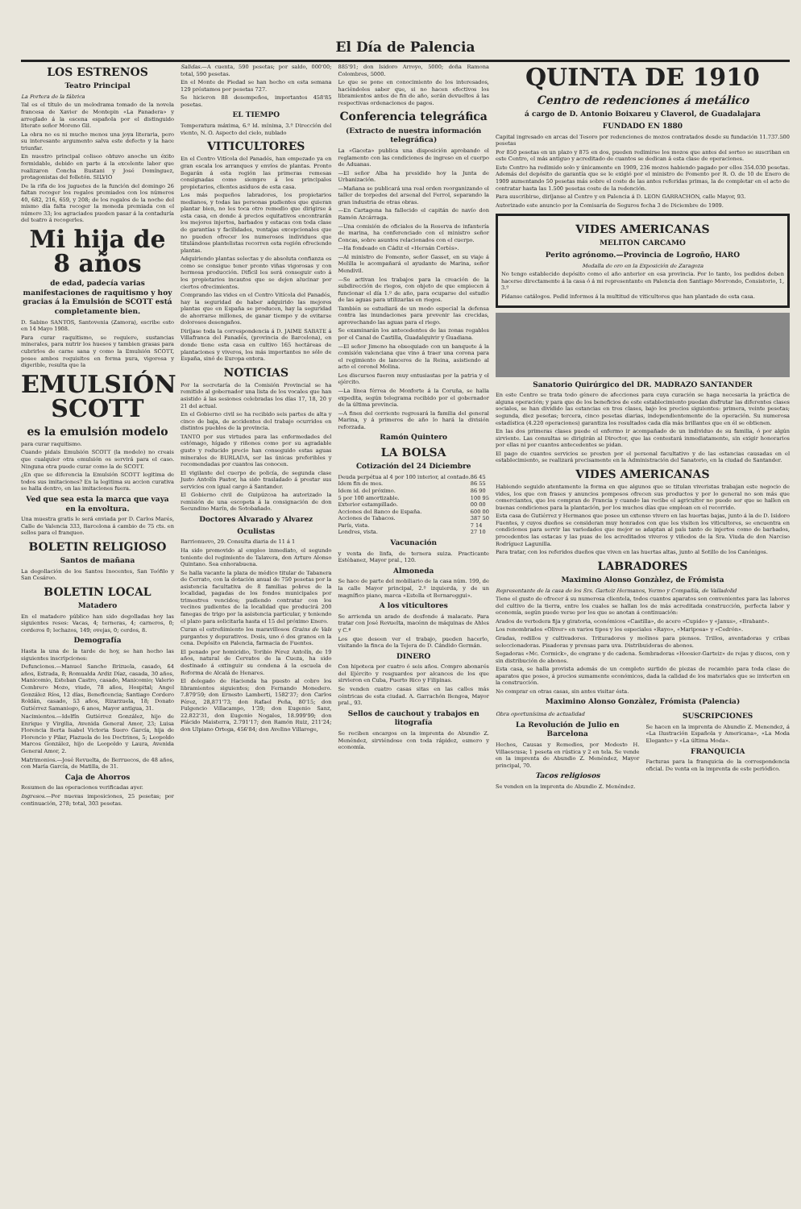El Día de Palencia
LOS ESTRENOS
Teatro Principal
La Portera de la fábrica
Tal es el título de un melodrama tomado de la novela francesa de Xavier de Montepin «La Panadera» y arreglado á la escena española por el distinguido literato señor Moreno Gil.
La obra no es ni mucho menos una joya literaria, pero su interesante argumento salva este defecto y la hace triunfar.
En nuestro principal coliseo obtuvo anoche un éxito formidable, debido en parte á la excelente labor que realizaron Concha Bustani y José Domínguez, protagonistas del folletón. SILVIO
De la rifa de los juguetes de la función del domingo 26 faltan recoger los regalos premiados con los números 40, 682, 216, 659, y 208; de los regalos de la noche del mismo día falta recoger la moneda premiada con el número 33; los agraciados pueden pasar á la contaduría del teatro á recogerles.
Mi hija de 8 años
de edad, padecía varias manifestaciones de raquitismo y hoy gracias á la Emulsión de SCOTT está completamente bien.
D. Sabino SANTOS, Santovenia (Zamora), escribe esto en 14 Mayo 1908.
Para curar raquitismo, se requiere, sustancias minerales, para nutrir los huesos y tambien grasas para cubrirlos de carne sana y como la Emulsión SCOTT, posee ambos requisitos en forma pura, vigorosa y digerible, resulta que la
EMULSIÓN SCOTT
es la emulsión modelo
para curar raquitismo.
Cuando pidais Emulsión SCOTT (la modelo) no creais que cualquier otra emulsión os servirá para el caso. Ninguna otra puede curar como la de SCOTT.
¿En que se diferencia la Emulsión SCOTT legitima de todos sus imitaciones? En la legitima su accion curativa se halla dentro, en las imitaciones fuera.
Ved que sea esta la marca que vaya en la envoltura.
Una muestra gratis le será enviada por D. Carlos Marés, Calle de Valencia 333, Barcelona á cambio de 75 cts. en sellos para el franqueo.
BOLETIN RELIGIOSO
Santos de mañana
La degollación de los Santos Inocentes, San Teófilo y San Cesáreo.
BOLETIN LOCAL
Matadero
En el matadero público han sido degolladas hoy las siguientes reses: Vacas, 4; terneras, 4; carneros, 0; corderos 0; lechazos, 149; ovejas, 0; cerdos, 8.
Demografía
Hasta la una de la tarde de hoy, se han hecho las siguientes inscripciones:
Defunciones.—Manuel Sancho Brizuela, casado, 64 años, Estrada, 8; Romualda Ardiz Díaz, casada, 30 años, Manicomio, Esteban Castro, casado, Manicomio; Valerio Cembrero Mozo, viudo, 78 años, Hospital; Angel González Ríos, 12 días, Beneficencia; Santiago Cordero Roldán, casado, 53 años, Rizarzuela, 18; Donato Gutiérrez Samaniego, 6 anos, Mayor antigua, 31.
Nacimientos.—Idelfín Gutiérrez González, hijo de Enrique y Virgilia, Avenida General Amor, 23; Luisa Florencia Berta Isabel Victoria Suero García, hija de Florencio y Pilar, Plazuela de los Doctrinos, 5; Leopoldo Marcos González, hijo de Leopoldo y Laura, Avenida General Amor, 2.
Matrimonios.—José Revuelta, de Berruecos, de 48 años, con María García, de Matilla, de 31.
Caja de Ahorros
Resumen de las operaciones verificadas ayer.
Ingresos.—Por nuevas imposiciones, 25 pesetas; por continuación, 278; total, 303 pesetas.
Salidas.—A cuenta, 590 pesetas; por saldo, 000'00; total, 590 pesetas.
En el Monte de Piedad se han hecho en esta semana 129 préstamos por pesetas 727.
Se hicieron 88 desempeños, importantes 458'85 pesetas.
EL TIEMPO
Temperatura máxima, 6.º Id. mínima, 3.º Dirección del viento, N. O. Aspecto del cielo, nublado
VITICULTORES
En el Centro Vitícola del Panadés, han empezado ya en gran escala los arranques y envíos de plantas. Pronto llegarán á esta región las primeras remesas consignadas como siempre á los principales propietarios, clientes asiduos de esta casa.
Los más pequeños labradores, los propietarios medianos, y todas las personas pudientes que quieran plantar bien, no les toca otro remedio que dirigirse á esta casa, en donde á precios equitativos encontrarán los mejores injertos, barbados y estacas con toda clase de garantías y facilidades, ventajas excepcionales que no pueden ofrecer los numerosos individuos que titulándose plantelistas recorren esta región ofreciendo plantas.
Adquiriendo plantas selectas y de absoluta confianza es como se consigue tener pronto viñas vigorosas y con hermosa producción. Difícil les será conseguir esto á los propietarios incautos que se dejen alucinar por ciertos ofrecimientos.
Comprando las vides en el Centro Vitícola del Panadés, hay la seguridad de haber adquirido las mejores plantas que en España se producen, hay la seguridad de ahorrarse millones, de ganar tiempo y de evitarse dolorosos desengaños.
Diríjase toda la correspondencia á D. JAIME SABATE á Villafranca del Panadés, (provincia de Barcelona), en donde tiene esta casa en cultivo 165 hectáreas de plantaciones y viveros, los más importantes no sólo de España, sinó de Europa entera.
NOTICIAS
Por la secretaría de la Comisión Provincial se ha remitido al gobernador una lista de los vocales que han asistido á las sesiones celebradas los días 17, 18, 20 y 21 del actual.
En el Gobierno civil se ha recibido seis partes de alta y cinco de baja, de accidentes del trabajo ocurridos en distintos pueblos de la provincia.
TANTO por sus virtudes para las enfermedades del estómago, hígado y riñones como por su agradable gusto y reducido precio han conseguido estas aguas minerales de BURLADA, ser las únicas preferibles y recomendadas por cuantos las conocen.
El vigilante del cuerpo de policía, de segunda clase Justo Antolín Pastor, ha sido trasladado á prestar sus servicios con igual cargo á Santander.
El Gobierno civil de Guipúzcoa ha autorizado la remisión de una escopeta á la consignación de don Secundino Marín, de Sotobañado.
Doctores Alvarado y Alvarez
Oculistas
Barrionuevo, 29. Consulta diaria de 11 á 1
Ha sido promovido al empleo inmediato, el segundo teniente del regimiento de Talavera, don Arturo Alonso Quintano. Sea enhorabuena.
Se halla vacante la plaza de médico titular de Tabanera de Cerrato, con la dotación anual de 750 pesetas por la asistencia facultativa de 8 familias pobres de la localidad, pagadas de los fondos municipales por trimestres vencidos; pudiendo contratar con los vecinos pudientes de la localidad que producirá 200 fanegas de trigo por la asistencia particular, y teniendo el plazo para solicitarla hasta el 15 del próximo Enero.
Curan el estreñimiento los maravillosos Grains de Vals purgantes y depurativos. Dosis, uno ó dos granos en la cena. Depósito en Palencia, farmacia de Fuentes.
El penado por homicidio, Toribio Pérez Antolín, de 19 años, natural de Cervatos de la Cueza, ha sido destinado á extinguir su condena á la escuela de Reforma de Alcalá de Henares.
El delegado de Hacienda ha puesto al cobro los libramientos siguientes; don Fernando Monedero. 7.879'59; don Ernesto Lamberti, 1582'37; don Carlos Pérez, 28,871'73; don Rafael Peña, 80'15; don Fulgencio Villacampo, 1'39; don Eugenio Sanz, 22.822'31, don Eugenio Nogales, 18.999'99; don Plácido Maisterra, 2.791'17; don Ramón Ruiz, 211'24; don Ulpiano Ortega, 456'84; don Avelino Villaroge,
885'91; don Isidoro Arroyo, 5000; doña Ramona Colombres, 5000.
Lo que se pone en conocimiento de los interesados, haciéndoles saber que, si no hacen efectivos los libramientos antes de fin de año, serán devueltos á las respectivas ordenaciones de pagos.
Conferencia telegráfica
(Extracto de nuestra información telegráfica)
La «Gaceta» publica una disposición aprobando el reglamento con las condiciones de ingreso en el cuerpo de Aduanas.
—El señor Alba ha presidido hoy la Junta de Urbanización.
—Mañana se publicará una real orden reorganizando el taller de torpedos del arsenal del Ferrol, separando la gran industria de otras obras.
—En Cartagena ha fallecido el capitán de navío don Ramón Azcárraga.
—Una comisión de oficiales de la Reserva de infantería de marina, ha conferenciado con el ministro señor Concas, sobre asuntos relacionados con el cuerpo.
—Ha fondeado en Cádiz el «Hernán Cortés».
—Al ministro de Fomento, señor Gasset, en su viaje á Melilla le acompañará el ayudante de Marina, señor Mendivil.
—Se activan los trabajos para la creación de la subdirección de riegos, con objeto de que empiecen á funcionar el día 1.º de año, para ocuparse del estudio de las aguas para utilizarlas en riegos.
También se estudiará de un modo especial la defensa contra las inundaciones para prevenir las crecidas, aprovechando las aguas para el riego.
Se examinarán los antecedentes de las zonas regables por el Canal de Castilla, Guadalquivir y Guadiana.
—El señor Jimeno ha obsequiado con un banquete á la comisión valenciana que vino á traer una corona para el regimiento de lanceros de la Reina, asistiendo al acto el coronel Molina.
Los discursos fueron muy entusiastas por la patria y el ejército.
—La línea férrea de Monforte á la Coruña, se halla expedita, según telegrama recibido por el gobernador de la última provincia.
—A fines del corriente regresará la familia del general Marina, y á primeros de año lo hará la división reforzada.
Ramón Quintero
LA BOLSA
Cotización del 24 Diciembre
| Deuda perpétua al 4 por 100 interior, al contado. | 86 45 |
| Idem fin de mes. | 86 55 |
| Idem id. del próximo. | 86 90 |
| 5 por 100 amortizable. | 100 95 |
| Exterior estampillado. | 00 00 |
| Acciones del Banco de España. | 600 00 |
| Acciones de Tabacos. | 387 50 |
| París, vista. | 7 14 |
| Londres, vista. | 27 10 |
Vacunación
y venta de linfa, de ternera suiza. Practicante Estébanez, Mayor pral., 120.
Almoneda
Se hace de parte del mobiliario de la casa núm. 199, de la calle Mayor principal, 2.º izquierda, y de un magnífico piano, marca «Estella et Bernareggui».
A los viticultores
Se arrienda un arado de desfonde á malacate. Para tratar con José Revuelta, macénn de máquinas de Ahles y C.ª
Los que deseen ver el trabajo, pueden hacerlo, visitando la finca de la Tejera de D. Cándido Germán.
DINERO
Con hipoteca por cuatro ó seis años. Compro abonarés del Ejército y resguardos por alcances de los que sirvieron en Cuba, Puerto Rico y Filipinas.
Se venden cuatro casas sitas en las calles más céntricas de esta ciudad. A. Garrachón Bengoa, Mayor pral., 93.
Sellos de cauchout y trabajos en litografía
Se reciben encargos en la imprenta de Abundio Z. Menéndez, sirviéndose con toda rápidez, esmero y economía.
QUINTA DE 1910
Centro de redenciones á metálico
á cargo de D. Antonio Boixareu y Claverol, de Guadalajara
FUNDADO EN 1880
Capital ingresado en arcas del Tesoro por redenciones de mozos contratados desde su fundación 11.737.500 pesetas
Por 850 pesetas en un plazo y 875 en dos, pueden redimirse los mozos que antes del sorteo se suscriban en este Centro, el más antiguo y acreditado de cuantos se dedican á esta clase de operaciones.
Este Centro ha redimido solo y únicamente en 1909, 236 mozos habiendo pagado por ellos 354.030 pesetas. Además del depósito de garantía que se le exigió por el ministro de Fomento por R. O. de 10 de Enero de 1909 aumentando 50 pesetas más sobre el coste de las antes referidas primas, la de completar en el acto de contratar hasta las 1.500 pesetas coste de la redención.
Para suscribirse, diríjanse al Centro y en Palencia á D. LEON GARRACHON, calle Mayor, 93.
Autorizado este anuncio por la Comisaría de Seguros fecha 3 de Diciembre de 1909.
VIDES AMERICANAS
MELITON CARCAMO
Perito agrónomo.—Provincia de Logroño, HARO
Medalla de oro en la Exposición de Zaragoza
No tengo establecido depósito como el año anterior en esa provincia. Por lo tanto, los pedidos deben hacerse directamente á la casa ó á mi representante en Palencia don Santiago Morrondo, Consistorio, 1, 3.º
Pídanse catálogos. Pedid informes á la multitud de viticultores que han plantado de esta casa.
Sanatorio Quirúrgico del DR. MADRAZO SANTANDER
En este Centro se trata todo género de afecciones para cuya curación se haga necesaria la práctica de alguna operación; y para que de los beneficios de este establecimiento puedan disfrutar las diferentes clases sociales, se han dividido las estancias en tres clases, bajo los precios siguientes: primera, veinte pesetas; segunda, diez pesetas; tercera, cinco pesetas diarias, independientemente de la operación. Su numerosa estadística (4.220 operaciones) garantiza los resultados cada día más brillantes que en él se obtienen.
En las dos primeras clases puede el enfermo ir acompañado de un individuo de su familia, ó por algún sirviente. Las consultas se dirigirán al Director, que las contestará inmediatamente, sin exigir honorarios por ellas ni por cuantos antecedentes se pidan.
El pago de cuantos servicios se presten por el personal facultativo y de las estancias causadas en el establecimiento, se realizará precisamente en la Administración del Sanatorio, en la ciudad de Santander.
VIDES AMERICANAS
Habiendo seguido atentamente la forma en que algunos que se titulan viveristas trabajan este negocio de vides, los que con frases y anuncios pomposos ofrecen sus productos y por lo general no son más que comerciantes, que los compran de Francia y cuando las recibe el agricultor no puede ser que se hallen en buenas condiciones para la plantación, por los muchos días que emplean en el recorrido.
Esta casa de Gutiérrez y Hermanos que posee un extenso vivero en las huertas bajas, junto á la de D. Isidoro Fuentes, y cuyos dueños se consideran muy honrados con que les visiten los viticultores, se encuentra en condiciones para servir las variedades que mejor se adaptan al país tanto de injertos como de barbados, procedentes las estacas y las puas de los acreditados viveros y viñedos de la Sra. Viuda de don Narciso Rodríguez Lagunilla.
Para tratar, con los referidos dueños que viven en las huertas altas, junto al Sotillo de los Canónigos.
LABRADORES
Maximino Alonso Gonzàlez, de Frómista
Representante de la casa de los Srs. Garteiz Hermanos, Yermo y Compañía, de Valladolid
Tiene el gusto de ofrecer á su numerosa clientela, todos cuantos aparatos son convenientes para las labores del cultivo de la tierra, entre los cuales se hallan los de más acreditada construcción, perfecta labor y economía, según puede verse por los que se anotan á continuación:
Arados de vertedera fija y giratoria, económicos «Castilla», de acero «Cupido» y «Janus», «Brabant».
Los renombrados «Oliver» en varios tipos y los especiales «Rayo», «Mariposa» y «Cedrón».
Gradas, rodillos y cultivadores. Trituradores y molinos para piensos. Trillos, aventadoras y cribas seleccionadoras. Pisadoras y prensas para uva. Distribuidoras de abonos.
Segadoras «Mc. Cormick», de engrane y de cadena. Sembradoras «Hoosier-Garteiz» de rejas y discos, con y sin distribución de abonos.
Esta casa, se halla provista además de un completo surtido de piezas de recambio para toda clase de aparatos que posee, á precios sumamente económicos, dada la calidad de los materiales que se invierten en la construcción.
No comprar en otras casas, sin antes visitar ésta.
Maximino Alonso Gonzàlez, Frómista (Palencia)
Obra oportunísima de actualidad
La Revolución de Julio en Barcelona
Hechos, Causas y Remedios, por Modesto H. Villaescusa; 1 peseta en rústica y 2 en tela. Se vende en la imprenta de Abundio Z. Menéndez, Mayor principal, 70.
Tacos religiosos
Se venden en la imprenta de Abundio Z. Menéndez.
SUSCRIPCIONES
Se hacen en la imprenta de Abundio Z. Menendez, á «La Ilustración Española y Americana», «La Moda Elegante» y «La última Moda».
FRANQUICIA
Facturas para la franquicia de la correspondencia oficial. De venta en la imprenta de este periódico.